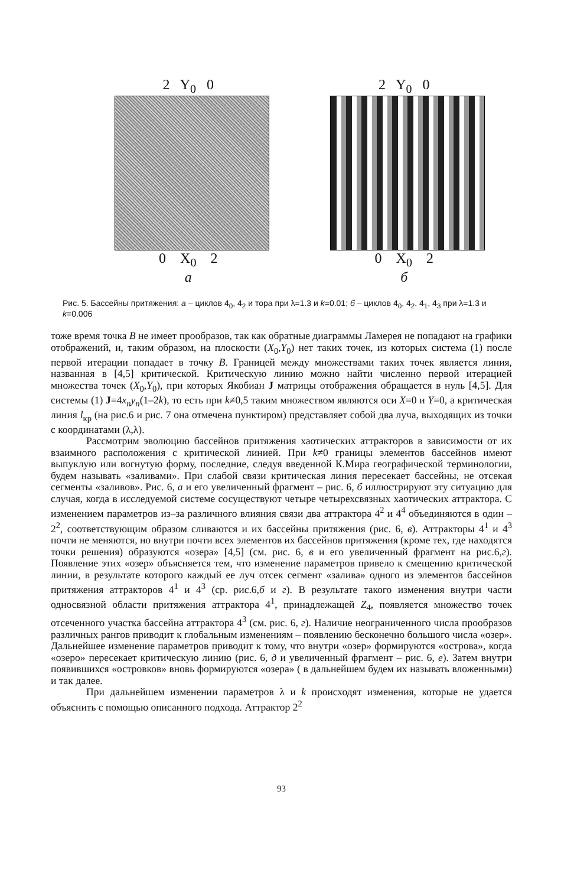2 Y<sub>0</sub> 0
0 X<sub>0</sub> 2
а
2 Y<sub>0</sub> 0
0 X<sub>0</sub> 2
б
Рис. 5. Бассейны притяжения: а – циклов 4<sub>0</sub>, 4<sub>2</sub> и тора при λ=1.3 и k=0.01; б – циклов 4<sub>0</sub>, 4<sub>2</sub>, 4<sub>1</sub>, 4<sub>3</sub> при λ=1.3 и k=0.006
тоже время точка B не имеет прообразов, так как обратные диаграммы Ламерея не попадают на графики отображений, и, таким образом, на плоскости (X<sub>0</sub>,Y<sub>0</sub>) нет таких точек, из которых система (1) после первой итерации попадает в точку B. Границей между множествами таких точек является линия, названная в [4,5] критической. Критическую линию можно найти численно первой итерацией множества точек (X<sub>0</sub>,Y<sub>0</sub>), при которых Якобиан J матрицы отображения обращается в нуль [4,5]. Для системы (1) J=4x<sub>n</sub>y<sub>n</sub>(1–2k), то есть при k≠0,5 таким множеством являются оси X=0 и Y=0, а критическая линия l<sub>кр</sub> (на рис.6 и рис. 7 она отмечена пунктиром) представляет собой два луча, выходящих из точки с координатами (λ,λ).
Рассмотрим эволюцию бассейнов притяжения хаотических аттракторов в зависимости от их взаимного расположения с критической линией. При k≠0 границы элементов бассейнов имеют выпуклую или вогнутую форму, последние, следуя введенной К.Мира географической терминологии, будем называть «заливами». При слабой связи критическая линия пересекает бассейны, не отсекая сегменты «заливов». Рис. 6, а и его увеличенный фрагмент – рис. 6, б иллюстрируют эту ситуацию для случая, когда в исследуемой системе сосуществуют четыре четырехсвязных хаотических аттрактора. С изменением параметров из–за различного влияния связи два аттрактора 4<sup>2</sup> и 4<sup>4</sup> объединяются в один – 2<sup>2</sup>, соответствующим образом сливаются и их бассейны притяжения (рис. 6, в). Аттракторы 4<sup>1</sup> и 4<sup>3</sup> почти не меняются, но внутри почти всех элементов их бассейнов притяжения (кроме тех, где находятся точки решения) образуются «озера» [4,5] (см. рис. 6, в и его увеличенный фрагмент на рис.6,г). Появление этих «озер» объясняется тем, что изменение параметров привело к смещению критической линии, в результате которого каждый ее луч отсек сегмент «залива» одного из элементов бассейнов притяжения аттракторов 4<sup>1</sup> и 4<sup>3</sup> (ср. рис.6,б и г). В результате такого изменения внутри части односвязной области притяжения аттрактора 4<sup>1</sup>, принадлежащей Z<sub>4</sub>, появляется множество точек отсеченного участка бассейна аттрактора 4<sup>3</sup> (см. рис. 6, г). Наличие неограниченного числа прообразов различных рангов приводит к глобальным изменениям – появлению бесконечно большого числа «озер». Дальнейшее изменение параметров приводит к тому, что внутри «озер» формируются «острова», когда «озеро» пересекает критическую линию (рис. 6, д и увеличенный фрагмент – рис. 6, е). Затем внутри появившихся «островков» вновь формируются «озера» ( в дальнейшем будем их называть вложенными) и так далее.
При дальнейшем изменении параметров λ и k происходят изменения, которые не удается объяснить с помощью описанного подхода. Аттрактор 2<sup>2</sup>
93